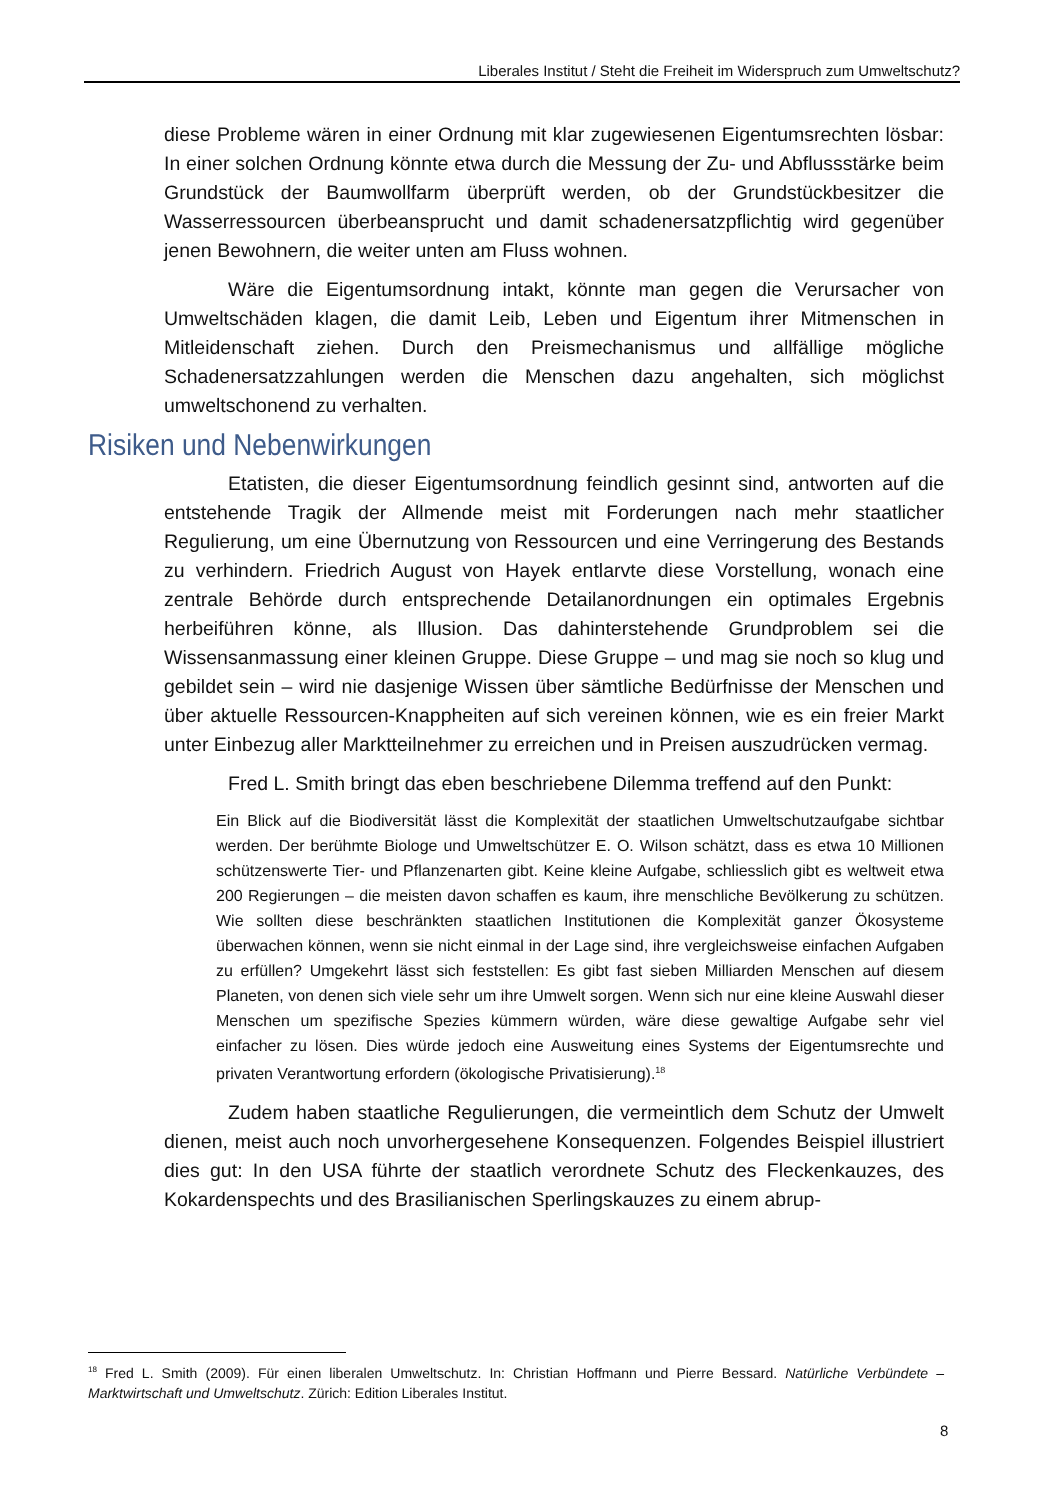Liberales Institut / Steht die Freiheit im Widerspruch zum Umweltschutz?
diese Probleme wären in einer Ordnung mit klar zugewiesenen Eigentumsrechten lösbar: In einer solchen Ordnung könnte etwa durch die Messung der Zu- und Abflussstärke beim Grundstück der Baumwollfarm überprüft werden, ob der Grundstückbesitzer die Wasserressourcen überbeansprucht und damit schadenersatzpflichtig wird gegenüber jenen Bewohnern, die weiter unten am Fluss wohnen.
Wäre die Eigentumsordnung intakt, könnte man gegen die Verursacher von Umweltschäden klagen, die damit Leib, Leben und Eigentum ihrer Mitmenschen in Mitleidenschaft ziehen. Durch den Preismechanismus und allfällige mögliche Schadenersatzzahlungen werden die Menschen dazu angehalten, sich möglichst umweltschonend zu verhalten.
Risiken und Nebenwirkungen
Etatisten, die dieser Eigentumsordnung feindlich gesinnt sind, antworten auf die entstehende Tragik der Allmende meist mit Forderungen nach mehr staatlicher Regulierung, um eine Übernutzung von Ressourcen und eine Verringerung des Bestands zu verhindern. Friedrich August von Hayek entlarvte diese Vorstellung, wonach eine zentrale Behörde durch entsprechende Detailanordnungen ein optimales Ergebnis herbeiführen könne, als Illusion. Das dahinterstehende Grundproblem sei die Wissensanmassung einer kleinen Gruppe. Diese Gruppe – und mag sie noch so klug und gebildet sein – wird nie dasjenige Wissen über sämtliche Bedürfnisse der Menschen und über aktuelle Ressourcen-Knappheiten auf sich vereinen können, wie es ein freier Markt unter Einbezug aller Marktteilnehmer zu erreichen und in Preisen auszudrücken vermag.
Fred L. Smith bringt das eben beschriebene Dilemma treffend auf den Punkt:
Ein Blick auf die Biodiversität lässt die Komplexität der staatlichen Umweltschutzaufgabe sichtbar werden. Der berühmte Biologe und Umweltschützer E. O. Wilson schätzt, dass es etwa 10 Millionen schützenswerte Tier- und Pflanzenarten gibt. Keine kleine Aufgabe, schliesslich gibt es weltweit etwa 200 Regierungen – die meisten davon schaffen es kaum, ihre menschliche Bevölkerung zu schützen. Wie sollten diese beschränkten staatlichen Institutionen die Komplexität ganzer Ökosysteme überwachen können, wenn sie nicht einmal in der Lage sind, ihre vergleichsweise einfachen Aufgaben zu erfüllen? Umgekehrt lässt sich feststellen: Es gibt fast sieben Milliarden Menschen auf diesem Planeten, von denen sich viele sehr um ihre Umwelt sorgen. Wenn sich nur eine kleine Auswahl dieser Menschen um spezifische Spezies kümmern würden, wäre diese gewaltige Aufgabe sehr viel einfacher zu lösen. Dies würde jedoch eine Ausweitung eines Systems der Eigentumsrechte und privaten Verantwortung erfordern (ökologische Privatisierung).<sup>18</sup>
Zudem haben staatliche Regulierungen, die vermeintlich dem Schutz der Umwelt dienen, meist auch noch unvorhergesehene Konsequenzen. Folgendes Beispiel illustriert dies gut: In den USA führte der staatlich verordnete Schutz des Fleckenkauzes, des Kokardenspechts und des Brasilianischen Sperlingskauzes zu einem abrup-
<sup>18</sup> Fred L. Smith (2009). Für einen liberalen Umweltschutz. In: Christian Hoffmann und Pierre Bessard. Natürliche Verbündete – Marktwirtschaft und Umweltschutz. Zürich: Edition Liberales Institut.
8